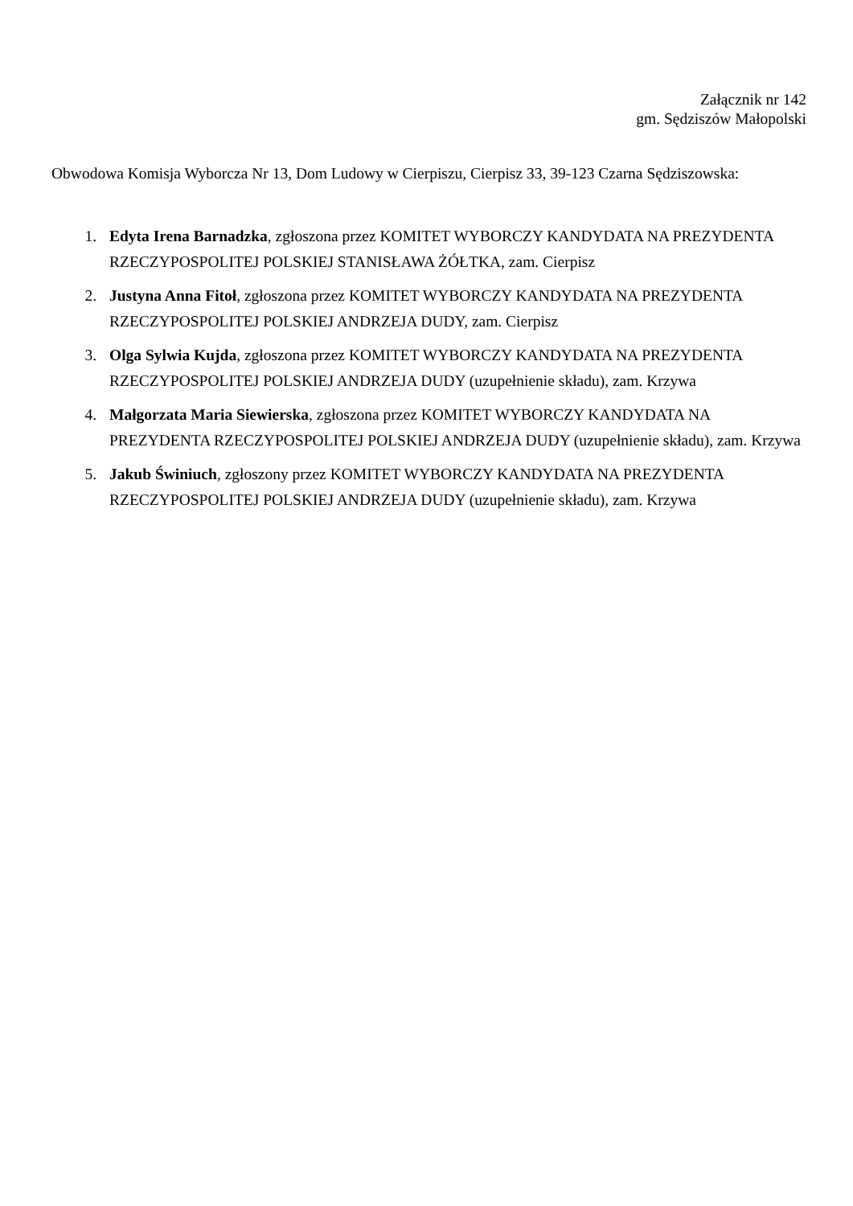Załącznik nr 142
gm. Sędziszów Małopolski
Obwodowa Komisja Wyborcza Nr 13, Dom Ludowy w Cierpiszu, Cierpisz 33, 39-123 Czarna Sędziszowska:
1. Edyta Irena Barnadzka, zgłoszona przez KOMITET WYBORCZY KANDYDATA NA PREZYDENTA RZECZYPOSPOLITEJ POLSKIEJ STANISŁAWA ŻÓŁTKA, zam. Cierpisz
2. Justyna Anna Fitoł, zgłoszona przez KOMITET WYBORCZY KANDYDATA NA PREZYDENTA RZECZYPOSPOLITEJ POLSKIEJ ANDRZEJA DUDY, zam. Cierpisz
3. Olga Sylwia Kujda, zgłoszona przez KOMITET WYBORCZY KANDYDATA NA PREZYDENTA RZECZYPOSPOLITEJ POLSKIEJ ANDRZEJA DUDY (uzupełnienie składu), zam. Krzywa
4. Małgorzata Maria Siewierska, zgłoszona przez KOMITET WYBORCZY KANDYDATA NA PREZYDENTA RZECZYPOSPOLITEJ POLSKIEJ ANDRZEJA DUDY (uzupełnienie składu), zam. Krzywa
5. Jakub Świniuch, zgłoszony przez KOMITET WYBORCZY KANDYDATA NA PREZYDENTA RZECZYPOSPOLITEJ POLSKIEJ ANDRZEJA DUDY (uzupełnienie składu), zam. Krzywa